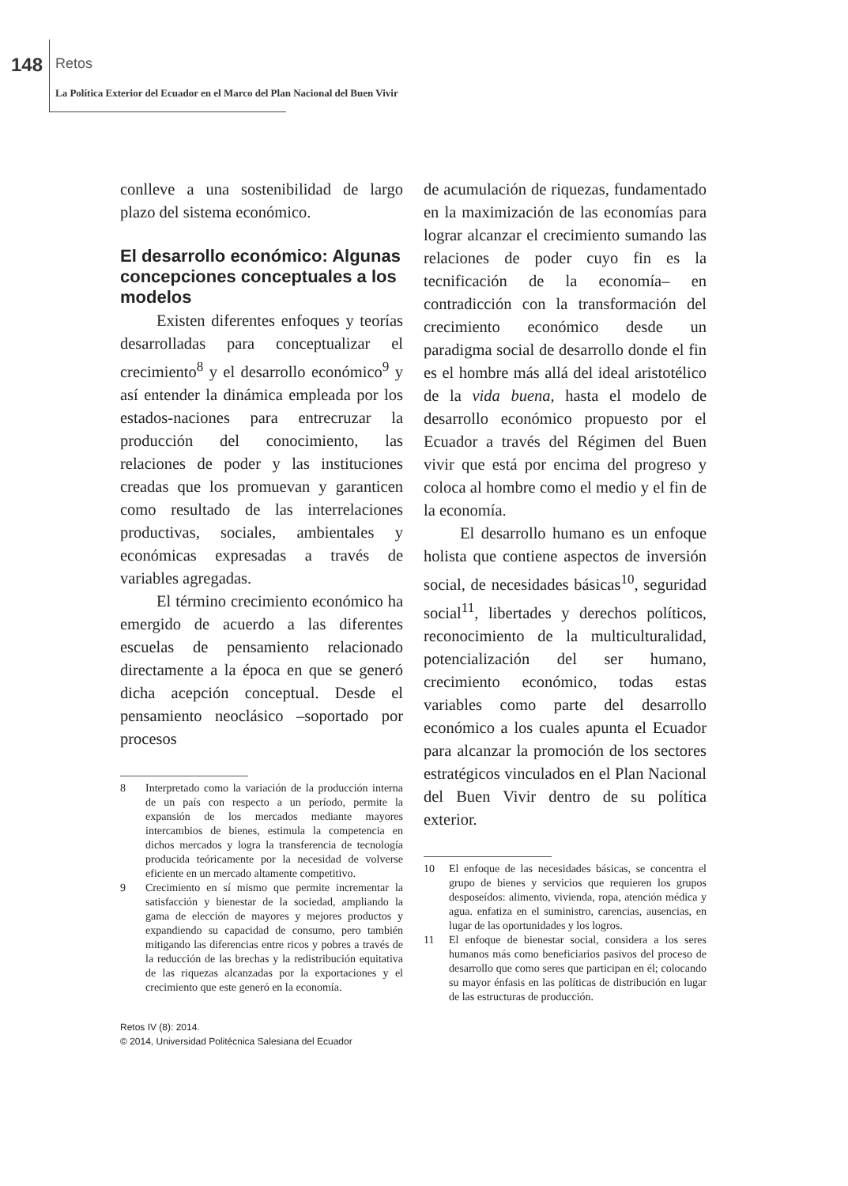148 Retos
La Política Exterior del Ecuador en el Marco del Plan Nacional del Buen Vivir
conlleve a una sostenibilidad de largo plazo del sistema económico.
El desarrollo económico: Algunas concepciones conceptuales a los modelos
Existen diferentes enfoques y teorías desarrolladas para conceptualizar el crecimiento<sup>8</sup> y el desarrollo económico<sup>9</sup> y así entender la dinámica empleada por los estados-naciones para entrecruzar la producción del conocimiento, las relaciones de poder y las instituciones creadas que los promuevan y garanticen como resultado de las interrelaciones productivas, sociales, ambientales y económicas expresadas a través de variables agregadas.
El término crecimiento económico ha emergido de acuerdo a las diferentes escuelas de pensamiento relacionado directamente a la época en que se generó dicha acepción conceptual. Desde el pensamiento neoclásico –soportado por procesos
8 Interpretado como la variación de la producción interna de un país con respecto a un período, permite la expansión de los mercados mediante mayores intercambios de bienes, estimula la competencia en dichos mercados y logra la transferencia de tecnología producida teóricamente por la necesidad de volverse eficiente en un mercado altamente competitivo.
9 Crecimiento en sí mismo que permite incrementar la satisfacción y bienestar de la sociedad, ampliando la gama de elección de mayores y mejores productos y expandiendo su capacidad de consumo, pero también mitigando las diferencias entre ricos y pobres a través de la reducción de las brechas y la redistribución equitativa de las riquezas alcanzadas por la exportaciones y el crecimiento que este generó en la economía.
Retos IV (8): 2014.
© 2014, Universidad Politécnica Salesiana del Ecuador
de acumulación de riquezas, fundamentado en la maximización de las economías para lograr alcanzar el crecimiento sumando las relaciones de poder cuyo fin es la tecnificación de la economía– en contradicción con la transformación del crecimiento económico desde un paradigma social de desarrollo donde el fin es el hombre más allá del ideal aristotélico de la vida buena, hasta el modelo de desarrollo económico propuesto por el Ecuador a través del Régimen del Buen vivir que está por encima del progreso y coloca al hombre como el medio y el fin de la economía.
El desarrollo humano es un enfoque holista que contiene aspectos de inversión social, de necesidades básicas<sup>10</sup>, seguridad social<sup>11</sup>, libertades y derechos políticos, reconocimiento de la multiculturalidad, potencialización del ser humano, crecimiento económico, todas estas variables como parte del desarrollo económico a los cuales apunta el Ecuador para alcanzar la promoción de los sectores estratégicos vinculados en el Plan Nacional del Buen Vivir dentro de su política exterior.
10 El enfoque de las necesidades básicas, se concentra el grupo de bienes y servicios que requieren los grupos desposeídos: alimento, vivienda, ropa, atención médica y agua. enfatiza en el suministro, carencias, ausencias, en lugar de las oportunidades y los logros.
11 El enfoque de bienestar social, considera a los seres humanos más como beneficiarios pasivos del proceso de desarrollo que como seres que participan en él; colocando su mayor énfasis en las políticas de distribución en lugar de las estructuras de producción.